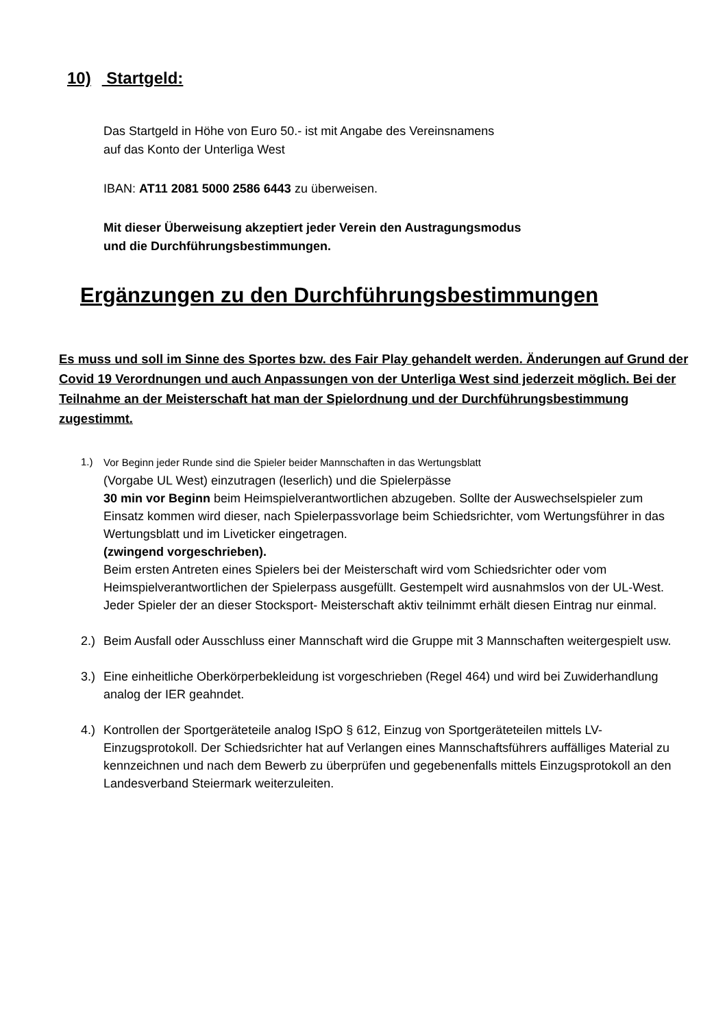10) Startgeld:
Das Startgeld in Höhe von Euro 50.- ist mit Angabe des Vereinsnamens
auf das Konto der Unterliga West
IBAN: AT11 2081 5000 2586 6443 zu überweisen.
Mit dieser Überweisung akzeptiert jeder Verein den Austragungsmodus
und die Durchführungsbestimmungen.
Ergänzungen zu den Durchführungsbestimmungen
Es muss und soll im Sinne des Sportes bzw. des Fair Play gehandelt werden. Änderungen auf Grund der Covid 19 Verordnungen und auch Anpassungen von der Unterliga West sind jederzeit möglich. Bei der Teilnahme an der Meisterschaft hat man der Spielordnung und der Durchführungsbestimmung zugestimmt.
1.) Vor Beginn jeder Runde sind die Spieler beider Mannschaften in das Wertungsblatt
(Vorgabe UL West) einzutragen (leserlich) und die Spielerpässe
30 min vor Beginn beim Heimspielverantwortlichen abzugeben. Sollte der Auswechselspieler zum Einsatz kommen wird dieser, nach Spielerpassvorlage beim Schiedsrichter, vom Wertungsführer in das Wertungsblatt und im Liveticker eingetragen.
(zwingend vorgeschrieben).
Beim ersten Antreten eines Spielers bei der Meisterschaft wird vom Schiedsrichter oder vom Heimspielverantwortlichen der Spielerpass ausgefüllt. Gestempelt wird ausnahmslos von der UL-West.
Jeder Spieler der an dieser Stocksport- Meisterschaft aktiv teilnimmt erhält diesen Eintrag nur einmal.
2.) Beim Ausfall oder Ausschluss einer Mannschaft wird die Gruppe mit 3 Mannschaften weitergespielt usw.
3.) Eine einheitliche Oberkörperbekleidung ist vorgeschrieben (Regel 464) und wird bei Zuwiderhandlung analog der IER geahndet.
4.) Kontrollen der Sportgeräteteile analog ISpO § 612, Einzug von Sportgeräteteilen mittels LV-Einzugsprotokoll. Der Schiedsrichter hat auf Verlangen eines Mannschaftsführers auffälliges Material zu kennzeichnen und nach dem Bewerb zu überprüfen und gegebenenfalls mittels Einzugsprotokoll an den Landesverband Steiermark weiterzuleiten.